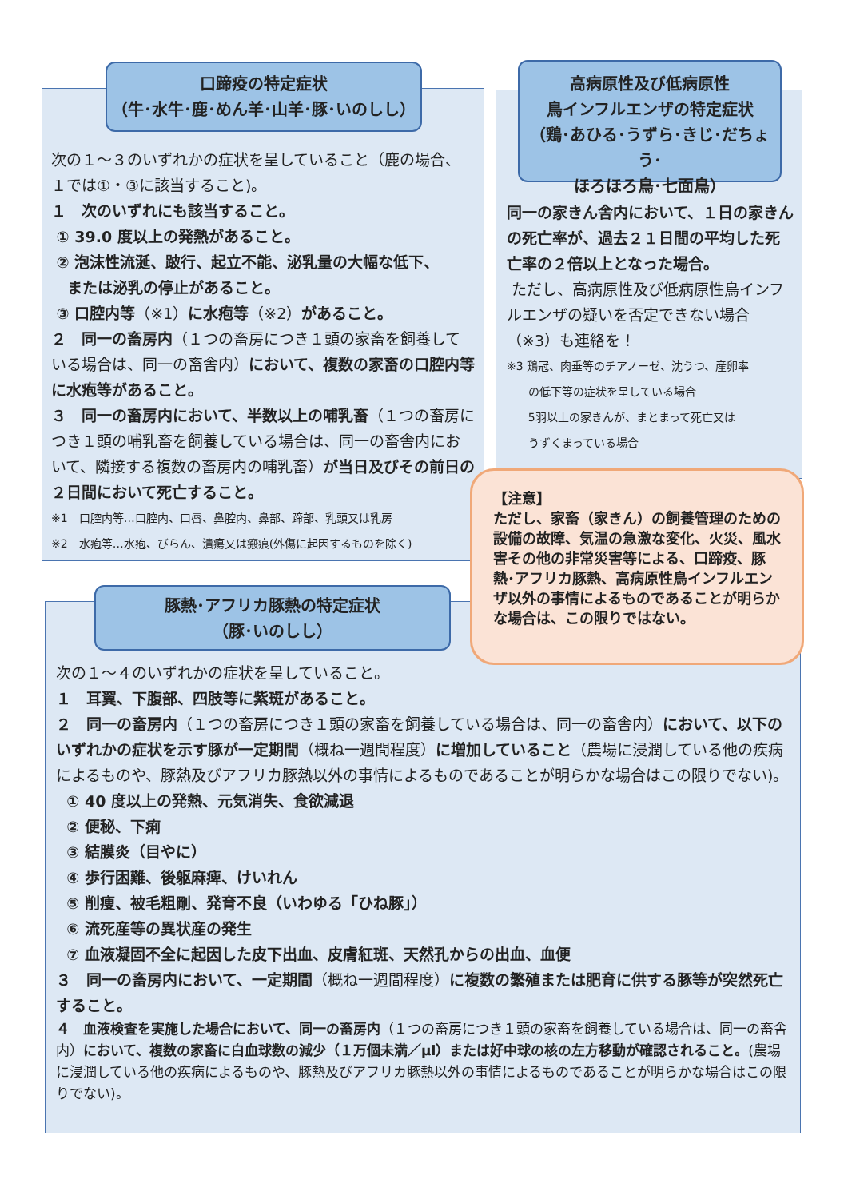口蹄疫の特定症状
（牛･水牛･鹿･めん羊･山羊･豚･いのしし）
次の１～３のいずれかの症状を呈していること（鹿の場合、１では①・③に該当すること)。
１　次のいずれにも該当すること。
① 39.0 度以上の発熱があること。
② 泡沫性流涎、跛行、起立不能、泌乳量の大幅な低下、
または泌乳の停止があること。
③ 口腔内等（※1）に水疱等（※2）があること。
２　同一の畜房内（１つの畜房につき１頭の家畜を飼養している場合は、同一の畜舎内）において、複数の家畜の口腔内等に水疱等があること。
３　同一の畜房内において、半数以上の哺乳畜（１つの畜房につき１頭の哺乳畜を飼養している場合は、同一の畜舎内において、隣接する複数の畜房内の哺乳畜）が当日及びその前日の２日間において死亡すること。
※1　口腔内等…口腔内、口唇、鼻腔内、鼻部、蹄部、乳頭又は乳房
※2　水疱等…水疱、びらん、潰瘍又は瘢痕(外傷に起因するものを除く)
高病原性及び低病原性
鳥インフルエンザの特定症状
（鶏･あひる･うずら･きじ･だちょう･
ほろほろ鳥･七面鳥）
同一の家きん舎内において、１日の家きんの死亡率が、過去２１日間の平均した死亡率の２倍以上となった場合。
ただし、高病原性及び低病原性鳥インフルエンザの疑いを否定できない場合（※3）も連絡を！
※3 鶏冠、肉垂等のチアノーゼ、沈うつ、産卵率
の低下等の症状を呈している場合
5羽以上の家きんが、まとまって死亡又は
うずくまっている場合
【注意】
ただし、家畜（家きん）の飼養管理のための設備の故障、気温の急激な変化、火災、風水害その他の非常災害等による、口蹄疫、豚熱･アフリカ豚熱、高病原性鳥インフルエンザ以外の事情によるものであることが明らかな場合は、この限りではない。
豚熱･アフリカ豚熱の特定症状
（豚･いのしし）
次の１～４のいずれかの症状を呈していること。
１　耳翼、下腹部、四肢等に紫斑があること。
２　同一の畜房内（１つの畜房につき１頭の家畜を飼養している場合は、同一の畜舎内）において、以下のいずれかの症状を示す豚が一定期間（概ね一週間程度）に増加していること（農場に浸潤している他の疾病によるものや、豚熱及びアフリカ豚熱以外の事情によるものであることが明らかな場合はこの限りでない)。
① 40 度以上の発熱、元気消失、食欲減退
② 便秘、下痢
③ 結膜炎（目やに）
④ 歩行困難、後躯麻痺、けいれん
⑤ 削痩、被毛粗剛、発育不良（いわゆる「ひね豚」）
⑥ 流死産等の異状産の発生
⑦ 血液凝固不全に起因した皮下出血、皮膚紅斑、天然孔からの出血、血便
３　同一の畜房内において、一定期間（概ね一週間程度）に複数の繁殖または肥育に供する豚等が突然死亡すること。
４　血液検査を実施した場合において、同一の畜房内（１つの畜房につき１頭の家畜を飼養している場合は、同一の畜舎内）において、複数の家畜に白血球数の減少（１万個未満／μl）または好中球の核の左方移動が確認されること。(農場に浸潤している他の疾病によるものや、豚熱及びアフリカ豚熱以外の事情によるものであることが明らかな場合はこの限りでない)。